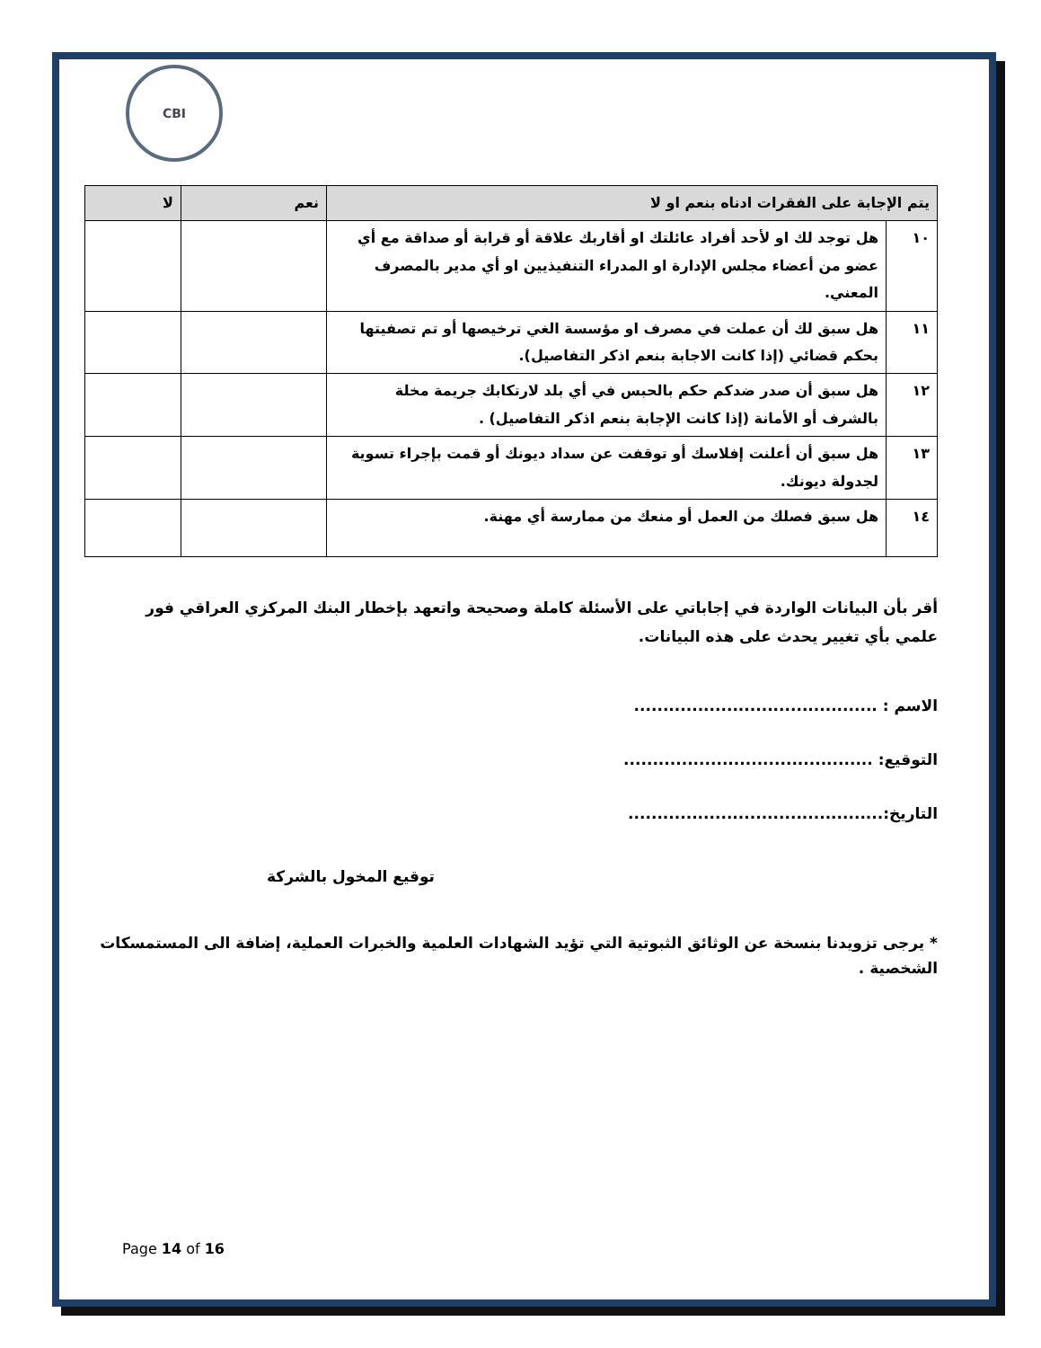CBI
| يتم الإجابة على الفقرات ادناه بنعم او لا | | نعم | لا |
| --- | --- | --- | --- |
| ١٠ | هل توجد لك او لأحد أفراد عائلتك او أقاربك علاقة أو قرابة أو صداقة مع أي عضو من أعضاء مجلس الإدارة او المدراء التنفيذيين او أي مدير بالمصرف المعني. | | |
| ١١ | هل سبق لك أن عملت في مصرف او مؤسسة الغي ترخيصها أو تم تصفيتها بحكم قضائي (إذا كانت الاجابة بنعم اذكر التفاصيل). | | |
| ١٢ | هل سبق أن صدر ضدكم حكم بالحبس في أي بلد لارتكابك جريمة مخلة بالشرف أو الأمانة (إذا كانت الإجابة بنعم اذكر التفاصيل) . | | |
| ١٣ | هل سبق أن أعلنت إفلاسك أو توقفت عن سداد ديونك أو قمت بإجراء تسوية لجدولة ديونك. | | |
| ١٤ | هل سبق فصلك من العمل أو منعك من ممارسة أي مهنة. | | |
أقر بأن البيانات الواردة في إجاباتي على الأسئلة كاملة وصحيحة واتعهد بإخطار البنك المركزي العراقي فور علمي بأي تغيير يحدث على هذه البيانات.
الاسم : ..........................................
التوقيع: ...........................................
التاريخ:............................................
توقيع المخول بالشركة
* يرجى تزويدنا بنسخة عن الوثائق الثبوتية التي تؤيد الشهادات العلمية والخبرات العملية، إضافة الى المستمسكات الشخصية .
Page 14 of 16